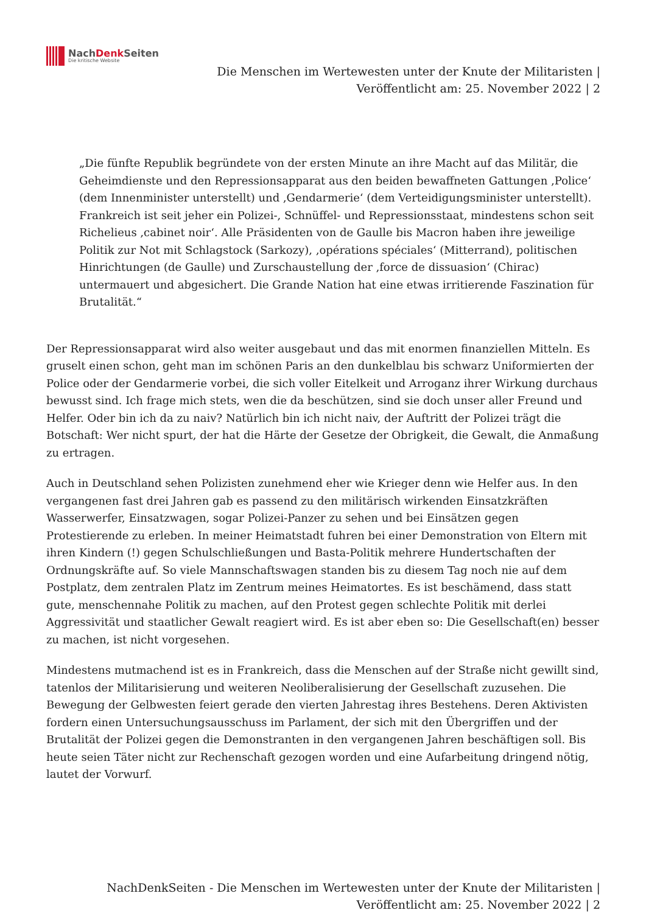NachDenk Seiten
Die kritische Website
Die Menschen im Wertewesten unter der Knute der Militaristen |
Veröffentlicht am: 25. November 2022 | 2
„Die fünfte Republik begründete von der ersten Minute an ihre Macht auf das Militär, die Geheimdienste und den Repressionsapparat aus den beiden bewaffneten Gattungen ‚Police‘ (dem Innenminister unterstellt) und ‚Gendarmerie‘ (dem Verteidigungsminister unterstellt). Frankreich ist seit jeher ein Polizei-, Schnüffel- und Repressionsstaat, mindestens schon seit Richelieus ‚cabinet noir‘. Alle Präsidenten von de Gaulle bis Macron haben ihre jeweilige Politik zur Not mit Schlagstock (Sarkozy), ‚opérations spéciales‘ (Mitterrand), politischen Hinrichtungen (de Gaulle) und Zurschaustellung der ‚force de dissuasion‘ (Chirac) untermauert und abgesichert. Die Grande Nation hat eine etwas irritierende Faszination für Brutalität.“
Der Repressionsapparat wird also weiter ausgebaut und das mit enormen finanziellen Mitteln. Es gruselt einen schon, geht man im schönen Paris an den dunkelblau bis schwarz Uniformierten der Police oder der Gendarmerie vorbei, die sich voller Eitelkeit und Arroganz ihrer Wirkung durchaus bewusst sind. Ich frage mich stets, wen die da beschützen, sind sie doch unser aller Freund und Helfer. Oder bin ich da zu naiv? Natürlich bin ich nicht naiv, der Auftritt der Polizei trägt die Botschaft: Wer nicht spurt, der hat die Härte der Gesetze der Obrigkeit, die Gewalt, die Anmaßung zu ertragen.
Auch in Deutschland sehen Polizisten zunehmend eher wie Krieger denn wie Helfer aus. In den vergangenen fast drei Jahren gab es passend zu den militärisch wirkenden Einsatzkräften Wasserwerfer, Einsatzwagen, sogar Polizei-Panzer zu sehen und bei Einsätzen gegen Protestierende zu erleben. In meiner Heimatstadt fuhren bei einer Demonstration von Eltern mit ihren Kindern (!) gegen Schulschließungen und Basta-Politik mehrere Hundertschaften der Ordnungskräfte auf. So viele Mannschaftswagen standen bis zu diesem Tag noch nie auf dem Postplatz, dem zentralen Platz im Zentrum meines Heimatortes. Es ist beschämend, dass statt gute, menschennahe Politik zu machen, auf den Protest gegen schlechte Politik mit derlei Aggressivität und staatlicher Gewalt reagiert wird. Es ist aber eben so: Die Gesellschaft(en) besser zu machen, ist nicht vorgesehen.
Mindestens mutmachend ist es in Frankreich, dass die Menschen auf der Straße nicht gewillt sind, tatenlos der Militarisierung und weiteren Neoliberalisierung der Gesellschaft zuzusehen. Die Bewegung der Gelbwesten feiert gerade den vierten Jahrestag ihres Bestehens. Deren Aktivisten fordern einen Untersuchungsausschuss im Parlament, der sich mit den Übergriffen und der Brutalität der Polizei gegen die Demonstranten in den vergangenen Jahren beschäftigen soll. Bis heute seien Täter nicht zur Rechenschaft gezogen worden und eine Aufarbeitung dringend nötig, lautet der Vorwurf.
NachDenkSeiten - Die Menschen im Wertewesten unter der Knute der Militaristen |
Veröffentlicht am: 25. November 2022 | 2